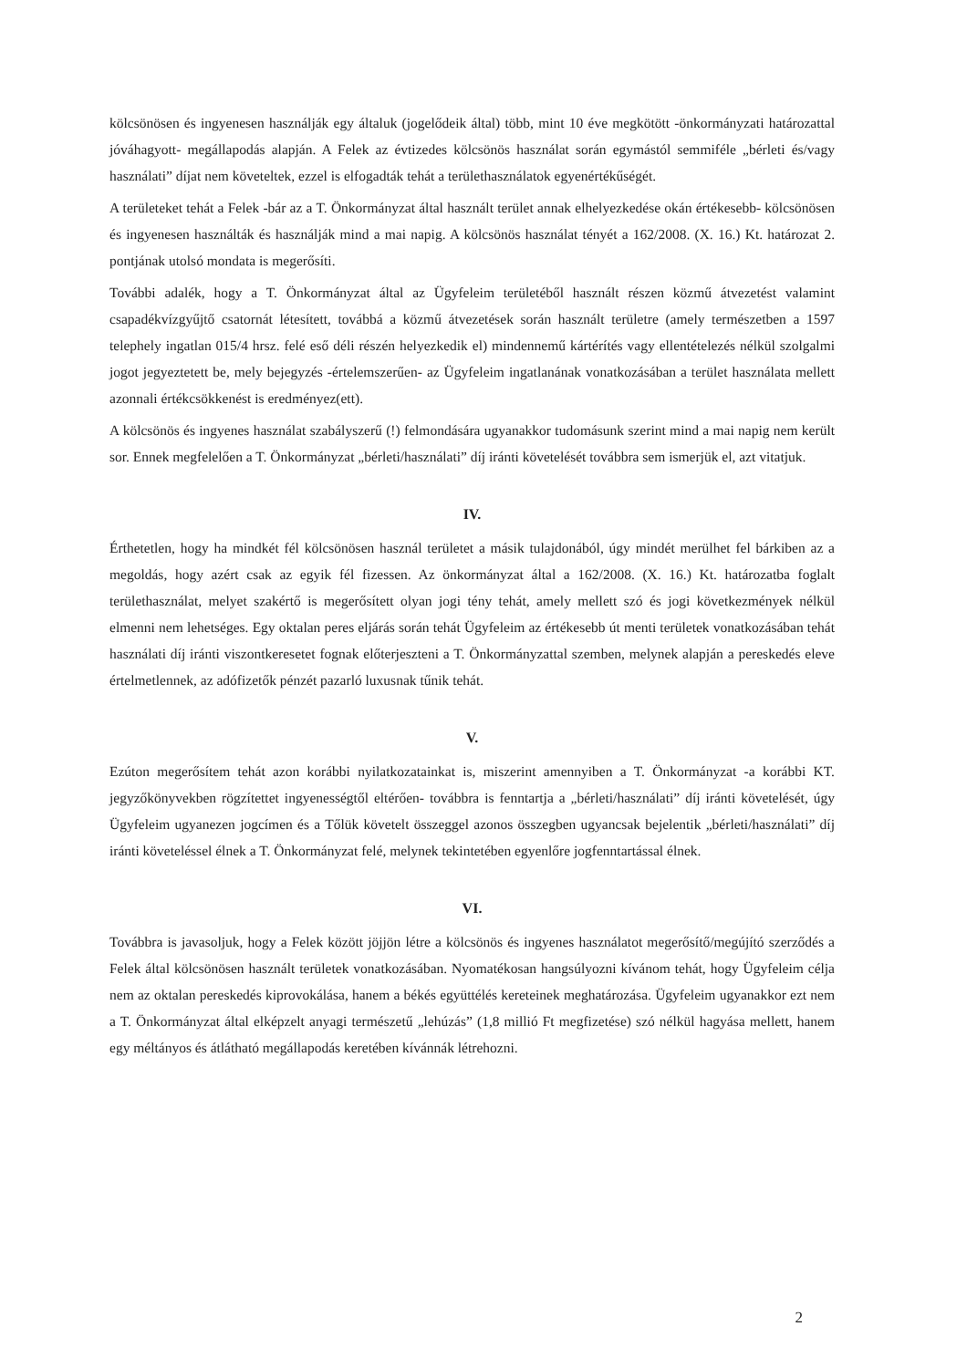kölcsönösen és ingyenesen használják egy általuk (jogelődeik által) több, mint 10 éve megkötött -önkormányzati határozattal jóváhagyott- megállapodás alapján. A Felek az évtizedes kölcsönös használat során egymástól semmiféle „bérleti és/vagy használati” díjat nem követeltek, ezzel is elfogadták tehát a területhasználatok egyenértékűségét.
A területeket tehát a Felek -bár az a T. Önkormányzat által használt terület annak elhelyezkedése okán értékesebb- kölcsönösen és ingyenesen használták és használják mind a mai napig. A kölcsönös használat tényét a 162/2008. (X. 16.) Kt. határozat 2. pontjának utolsó mondata is megerősíti.
További adalék, hogy a T. Önkormányzat által az Ügyfeleim területéből használt részen közmű átvezetést valamint csapadékvízgyűjtő csatornát létesített, továbbá a közmű átvezetések során használt területre (amely természetben a 1597 telephely ingatlan 015/4 hrsz. felé eső déli részén helyezkedik el) mindennemű kártérítés vagy ellentételezés nélkül szolgalmi jogot jegyeztetett be, mely bejegyzés -értelemszerűen- az Ügyfeleim ingatlanának vonatkozásában a terület használata mellett azonnali értékcsökkenést is eredményez(ett).
A kölcsönös és ingyenes használat szabályszerű (!) felmondására ugyanakkor tudomásunk szerint mind a mai napig nem került sor. Ennek megfelelően a T. Önkormányzat „bérleti/használati” díj iránti követelését továbbra sem ismerjük el, azt vitatjuk.
IV.
Érthetetlen, hogy ha mindkét fél kölcsönösen használ területet a másik tulajdonából, úgy mindét merülhet fel bárkiben az a megoldás, hogy azért csak az egyik fél fizessen. Az önkormányzat által a 162/2008. (X. 16.) Kt. határozatba foglalt területhasználat, melyet szakértő is megerősített olyan jogi tény tehát, amely mellett szó és jogi következmények nélkül elmenni nem lehetséges. Egy oktalan peres eljárás során tehát Ügyfeleim az értékesebb út menti területek vonatkozásában tehát használati díj iránti viszontkeresetet fognak előterjeszteni a T. Önkormányzattal szemben, melynek alapján a pereskedés eleve értelmetlennek, az adófizetők pénzét pazarló luxusnak tűnik tehát.
V.
Ezúton megerősítem tehát azon korábbi nyilatkozatainkat is, miszerint amennyiben a T. Önkormányzat -a korábbi KT. jegyzőkönyvekben rögzítettet ingyenességtől eltérően- továbbra is fenntartja a „bérleti/használati” díj iránti követelését, úgy Ügyfeleim ugyanezen jogcímen és a Tőlük követelt összeggel azonos összegben ugyancsak bejelentik „bérleti/használati” díj iránti követeléssel élnek a T. Önkormányzat felé, melynek tekintetében egyenlőre jogfenntartással élnek.
VI.
Továbbra is javasoljuk, hogy a Felek között jöjjön létre a kölcsönös és ingyenes használatot megerősítő/megújító szerződés a Felek által kölcsönösen használt területek vonatkozásában. Nyomatékosan hangsúlyozni kívánom tehát, hogy Ügyfeleim célja nem az oktalan pereskedés kiprovokálása, hanem a békés együttélés kereteinek meghatározása. Ügyfeleim ugyanakkor ezt nem a T. Önkormányzat által elképzelt anyagi természetű „lehúzás” (1,8 millió Ft megfizetése) szó nélkül hagyása mellett, hanem egy méltányos és átlátható megállapodás keretében kívánnák létrehozni.
2